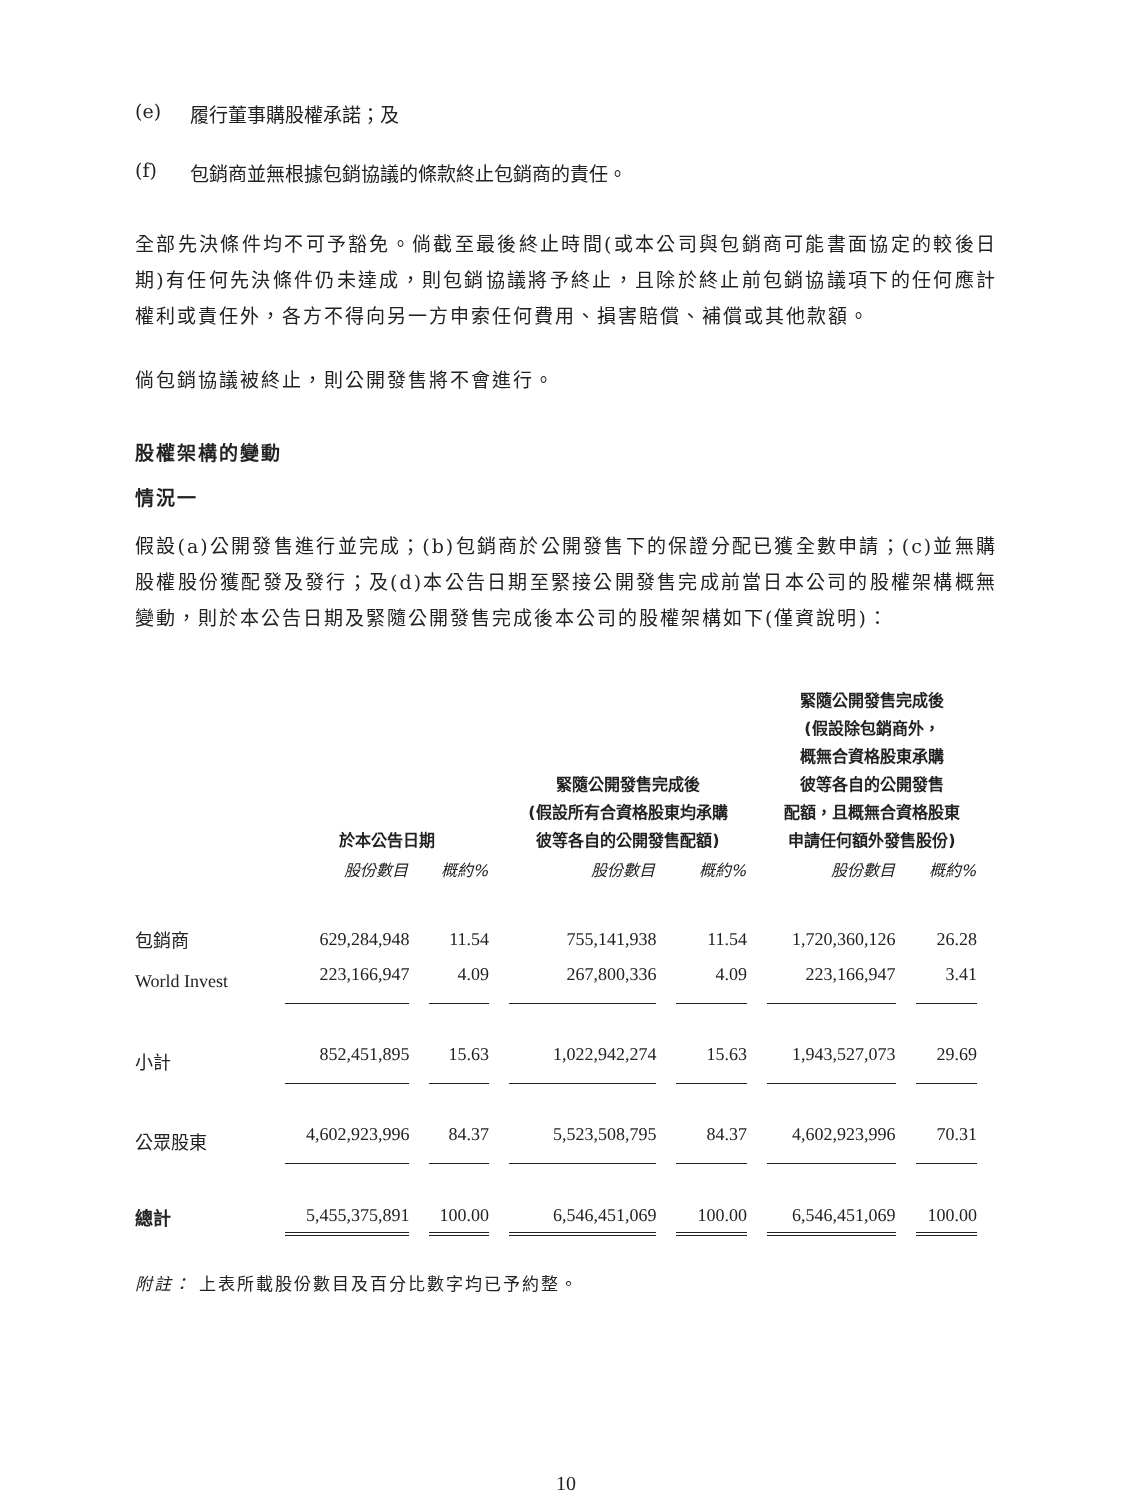(e) 履行董事購股權承諾；及
(f) 包銷商並無根據包銷協議的條款終止包銷商的責任。
全部先決條件均不可予豁免。倘截至最後終止時間(或本公司與包銷商可能書面協定的較後日期)有任何先決條件仍未達成，則包銷協議將予終止，且除於終止前包銷協議項下的任何應計權利或責任外，各方不得向另一方申索任何費用、損害賠償、補償或其他款額。
倘包銷協議被終止，則公開發售將不會進行。
股權架構的變動
情況一
假設(a)公開發售進行並完成；(b)包銷商於公開發售下的保證分配已獲全數申請；(c)並無購股權股份獲配發及發行；及(d)本公告日期至緊接公開發售完成前當日本公司的股權架構概無變動，則於本公告日期及緊隨公開發售完成後本公司的股權架構如下(僅資說明)：
| | 於本公告日期 | | 緊隨公開發售完成後 (假設所有合資格股東均承購 彼等各自的公開發售配額) | | 緊隨公開發售完成後 (假設除包銷商外， 概無合資格股東承購 彼等各自的公開發售 配額，且概無合資格股東 申請任何額外發售股份) | |
| --- | --- | --- | --- | --- | --- | --- |
| | 股份數目 | 概約% | 股份數目 | 概約% | 股份數目 | 概約% |
| 包銷商 | 629,284,948 | 11.54 | 755,141,938 | 11.54 | 1,720,360,126 | 26.28 |
| World Invest | 223,166,947 | 4.09 | 267,800,336 | 4.09 | 223,166,947 | 3.41 |
| 小計 | 852,451,895 | 15.63 | 1,022,942,274 | 15.63 | 1,943,527,073 | 29.69 |
| 公眾股東 | 4,602,923,996 | 84.37 | 5,523,508,795 | 84.37 | 4,602,923,996 | 70.31 |
| 總計 | 5,455,375,891 | 100.00 | 6,546,451,069 | 100.00 | 6,546,451,069 | 100.00 |
附註： 上表所載股份數目及百分比數字均已予約整。
10